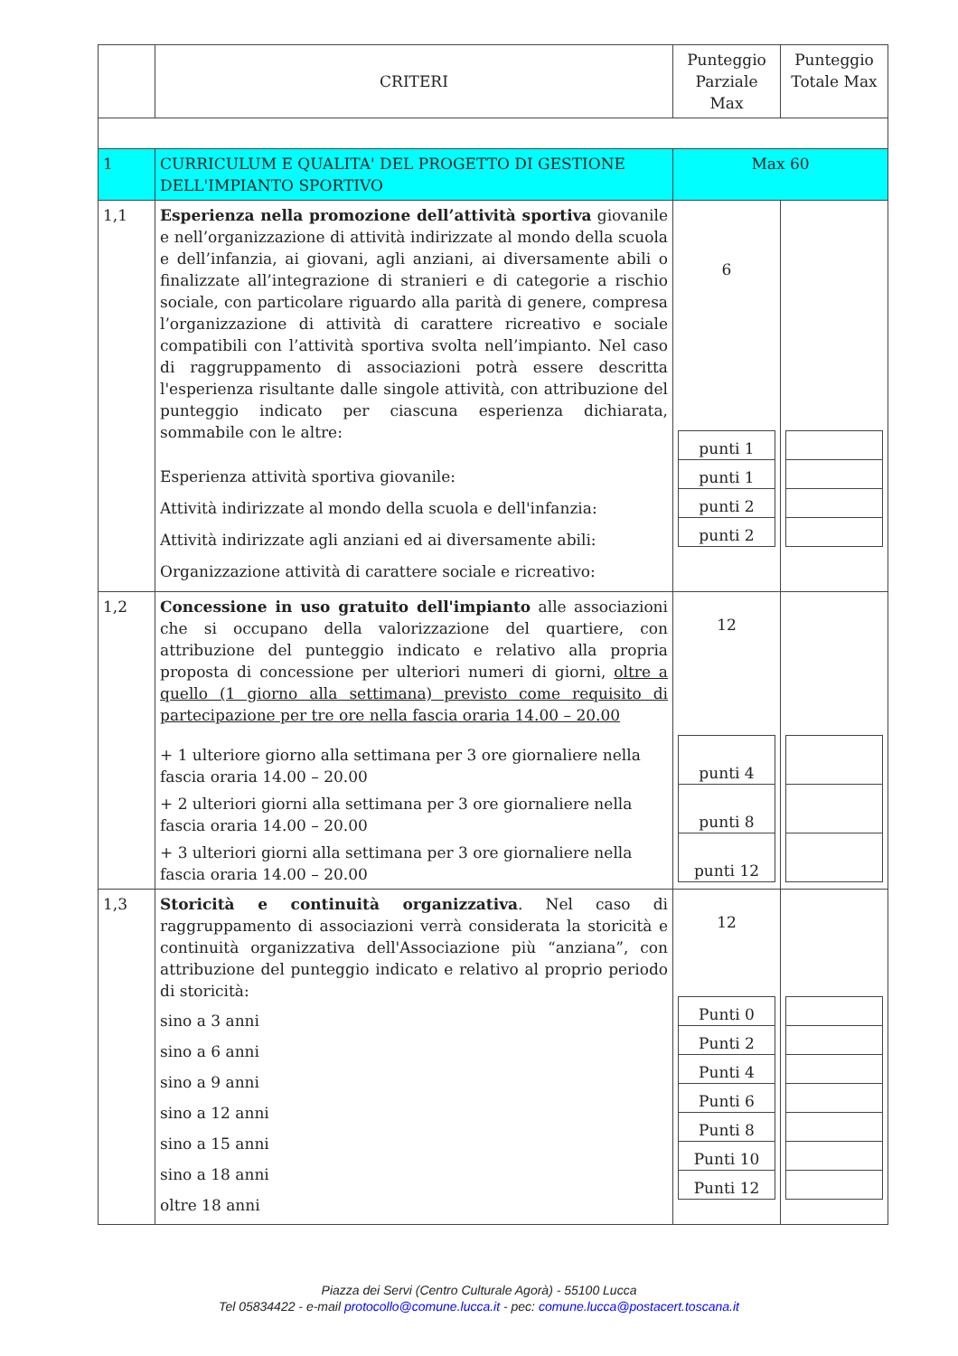| | CRITERI | Punteggio Parziale Max | Punteggio Totale Max |
| 1 | CURRICULUM E QUALITA' DEL PROGETTO DI GESTIONE DELL'IMPIANTO SPORTIVO | Max 60 | |
| 1,1 | Esperienza nella promozione dell’attività sportiva giovanile e nell’organizzazione di attività indirizzate al mondo della scuola e dell’infanzia, ai giovani, agli anziani, ai diversamente abili o finalizzate all’integrazione di stranieri e di categorie a rischio sociale, con particolare riguardo alla parità di genere, compresa l’organizzazione di attività di carattere ricreativo e sociale compatibili con l’attività sportiva svolta nell’impianto. Nel caso di raggruppamento di associazioni potrà essere descritta l'esperienza risultante dalle singole attività, con attribuzione del punteggio indicato per ciascuna esperienza dichiarata, sommabile con le altre: Esperienza attività sportiva giovanile: Attività indirizzate al mondo della scuola e dell'infanzia: Attività indirizzate agli anziani ed ai diversamente abili: Organizzazione attività di carattere sociale e ricreativo: | 6 / punti 1 / / punti 1 / / punti 2 / / punti 2 / | |
| 1,2 | Concessione in uso gratuito dell'impianto alle associazioni che si occupano della valorizzazione del quartiere, con attribuzione del punteggio indicato e relativo alla propria proposta di concessione per ulteriori numeri di giorni, oltre a quello (1 giorno alla settimana) previsto come requisito di partecipazione per tre ore nella fascia oraria 14.00 – 20.00 + 1 ulteriore giorno alla settimana per 3 ore giornaliere nella fascia oraria 14.00 – 20.00 + 2 ulteriori giorni alla settimana per 3 ore giornaliere nella fascia oraria 14.00 – 20.00 + 3 ulteriori giorni alla settimana per 3 ore giornaliere nella fascia oraria 14.00 – 20.00 | 12 / punti 4 / / punti 8 / / punti 12 / | |
| 1,3 | Storicità e continuità organizzativa . Nel caso di raggruppamento di associazioni verrà considerata la storicità e continuità organizzativa dell'Associazione più “anziana”, con attribuzione del punteggio indicato e relativo al proprio periodo di storicità: sino a 3 anni sino a 6 anni sino a 9 anni sino a 12 anni sino a 15 anni sino a 18 anni oltre 18 anni | 12 / Punti 0 / / Punti 2 / / Punti 4 / / Punti 6 / / Punti 8 / / Punti 10 / / Punti 12 / | |
Piazza dei Servi (Centro Culturale Agorà) - 55100 Lucca
Tel 05834422 - e-mail protocollo@comune.lucca.it - pec: comune.lucca@postacert.toscana.it